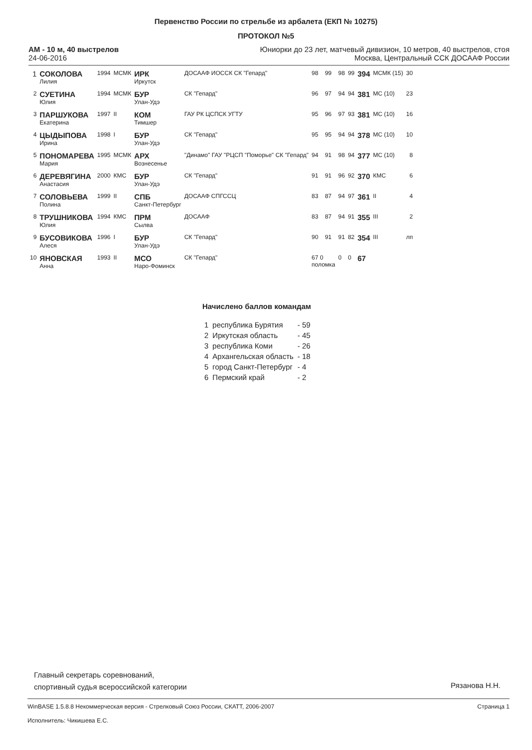Первенство России по стрельбе из арбалета (ЕКП № 10275)
ПРОТОКОЛ №5
АМ - 10 м, 40 выстрелов
24-06-2016
Юниорки до 23 лет, матчевый дивизион, 10 метров, 40 выстрелов, стоя
Москва, Центральный ССК ДОСААФ России
| 1 | СОКОЛОВА Лилия | 1994 | МСМК | ИРК Иркутск | ДОСААФ ИОССК СК "Гепард" | 98 | 99 | 98 | 99 | 394 | МСМК (15) | 30 |
| 2 | СУЕТИНА Юлия | 1994 | МСМК | БУР Улан-Удэ | СК "Гепард" | 96 | 97 | 94 | 94 | 381 | МС (10) | 23 |
| 3 | ПАРШУКОВА Екатерина | 1997 | II | КОМ Тимшер | ГАУ РК ЦСПСК УГТУ | 95 | 96 | 97 | 93 | 381 | МС (10) | 16 |
| 4 | ЦЫДЫПОВА Ирина | 1998 | I | БУР Улан-Удэ | СК "Гепард" | 95 | 95 | 94 | 94 | 378 | МС (10) | 10 |
| 5 | ПОНОМАРЕВА Мария | 1995 | МСМК | АРХ Вознесенье | "Динамо" ГАУ "РЦСП "Поморье" СК "Гепард" | 94 | 91 | 98 | 94 | 377 | МС (10) | 8 |
| 6 | ДЕРЕВЯГИНА Анастасия | 2000 | КМС | БУР Улан-Удэ | СК "Гепард" | 91 | 91 | 96 | 92 | 370 | КМС | 6 |
| 7 | СОЛОВЬЕВА Полина | 1999 | II | СПБ Санкт-Петербург | ДОСААФ СПГССЦ | 83 | 87 | 94 | 97 | 361 | II | 4 |
| 8 | ТРУШНИКОВА Юлия | 1994 | КМС | ПРМ Сылва | ДОСААФ | 83 | 87 | 94 | 91 | 355 | III | 2 |
| 9 | БУСОВИКОВА Алеся | 1996 | I | БУР Улан-Удэ | СК "Гепард" | 90 | 91 | 91 | 82 | 354 | III | лп |
| 10 | ЯНОВСКАЯ Анна | 1993 | II | МСО Наро-Фоминск | СК "Гепард" | 67 0 поломка | | 0 | 0 | 67 | | |
Начислено баллов командам
| 1 | республика Бурятия | - 59 |
| 2 | Иркутская область | - 45 |
| 3 | республика Коми | - 26 |
| 4 | Архангельская область | - 18 |
| 5 | город Санкт-Петербург | - 4 |
| 6 | Пермский край | - 2 |
Главный секретарь соревнований,
спортивный судья всероссийской категории
Рязанова Н.Н.
WinBASE 1.5.8.8 Некоммерческая версия - Стрелковый Союз России, СКАТТ, 2006-2007
Исполнитель: Чикишева Е.С.
Страница 1